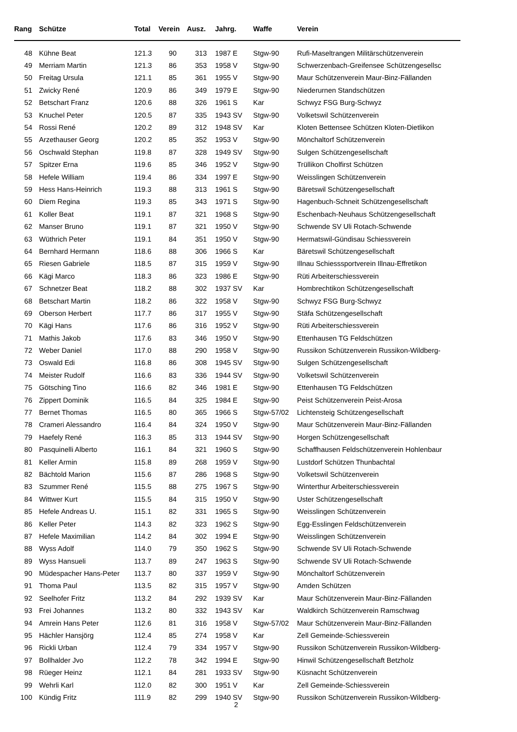| Rang | Schütze | Total | Verein | Ausz. | Jahrg. | Waffe | Verein |
| --- | --- | --- | --- | --- | --- | --- | --- |
| 48 | Kühne Beat | 121.3 | 90 | 313 | 1987 E | Stgw-90 | Rufi-Maseltrangen Militärschützenverein |
| 49 | Merriam Martin | 121.3 | 86 | 353 | 1958 V | Stgw-90 | Schwerzenbach-Greifensee Schützengesellsc |
| 50 | Freitag Ursula | 121.1 | 85 | 361 | 1955 V | Stgw-90 | Maur Schützenverein Maur-Binz-Fällanden |
| 51 | Zwicky René | 120.9 | 86 | 349 | 1979 E | Stgw-90 | Niederurnen Standschützen |
| 52 | Betschart Franz | 120.6 | 88 | 326 | 1961 S | Kar | Schwyz FSG Burg-Schwyz |
| 53 | Knuchel Peter | 120.5 | 87 | 335 | 1943 SV | Stgw-90 | Volketswil Schützenverein |
| 54 | Rossi René | 120.2 | 89 | 312 | 1948 SV | Kar | Kloten Bettensee Schützen Kloten-Dietlikon |
| 55 | Arzethauser Georg | 120.2 | 85 | 352 | 1953 V | Stgw-90 | Mönchaltorf Schützenverein |
| 56 | Oschwald Stephan | 119.8 | 87 | 328 | 1949 SV | Stgw-90 | Sulgen Schützengesellschaft |
| 57 | Spitzer Erna | 119.6 | 85 | 346 | 1952 V | Stgw-90 | Trüllikon Cholfirst Schützen |
| 58 | Hefele William | 119.4 | 86 | 334 | 1997 E | Stgw-90 | Weisslingen Schützenverein |
| 59 | Hess Hans-Heinrich | 119.3 | 88 | 313 | 1961 S | Stgw-90 | Bäretswil Schützengesellschaft |
| 60 | Diem Regina | 119.3 | 85 | 343 | 1971 S | Stgw-90 | Hagenbuch-Schneit Schützengesellschaft |
| 61 | Koller Beat | 119.1 | 87 | 321 | 1968 S | Stgw-90 | Eschenbach-Neuhaus Schützengesellschaft |
| 62 | Manser Bruno | 119.1 | 87 | 321 | 1950 V | Stgw-90 | Schwende SV Uli Rotach-Schwende |
| 63 | Wüthrich Peter | 119.1 | 84 | 351 | 1950 V | Stgw-90 | Hermatswil-Gündisau Schiessverein |
| 64 | Bernhard Hermann | 118.6 | 88 | 306 | 1966 S | Kar | Bäretswil Schützengesellschaft |
| 65 | Riesen Gabriele | 118.5 | 87 | 315 | 1959 V | Stgw-90 | Illnau Schiesssportverein Illnau-Effretikon |
| 66 | Kägi Marco | 118.3 | 86 | 323 | 1986 E | Stgw-90 | Rüti Arbeiterschiessverein |
| 67 | Schnetzer Beat | 118.2 | 88 | 302 | 1937 SV | Kar | Hombrechtikon Schützengesellschaft |
| 68 | Betschart Martin | 118.2 | 86 | 322 | 1958 V | Stgw-90 | Schwyz FSG Burg-Schwyz |
| 69 | Oberson Herbert | 117.7 | 86 | 317 | 1955 V | Stgw-90 | Stäfa Schützengesellschaft |
| 70 | Kägi Hans | 117.6 | 86 | 316 | 1952 V | Stgw-90 | Rüti Arbeiterschiessverein |
| 71 | Mathis Jakob | 117.6 | 83 | 346 | 1950 V | Stgw-90 | Ettenhausen TG Feldschützen |
| 72 | Weber Daniel | 117.0 | 88 | 290 | 1958 V | Stgw-90 | Russikon Schützenverein Russikon-Wildberg- |
| 73 | Oswald Edi | 116.8 | 86 | 308 | 1945 SV | Stgw-90 | Sulgen Schützengesellschaft |
| 74 | Meister Rudolf | 116.6 | 83 | 336 | 1944 SV | Stgw-90 | Volketswil Schützenverein |
| 75 | Götsching Tino | 116.6 | 82 | 346 | 1981 E | Stgw-90 | Ettenhausen TG Feldschützen |
| 76 | Zippert Dominik | 116.5 | 84 | 325 | 1984 E | Stgw-90 | Peist Schützenverein Peist-Arosa |
| 77 | Bernet Thomas | 116.5 | 80 | 365 | 1966 S | Stgw-57/02 | Lichtensteig Schützengesellschaft |
| 78 | Crameri Alessandro | 116.4 | 84 | 324 | 1950 V | Stgw-90 | Maur Schützenverein Maur-Binz-Fällanden |
| 79 | Haefely René | 116.3 | 85 | 313 | 1944 SV | Stgw-90 | Horgen Schützengesellschaft |
| 80 | Pasquinelli Alberto | 116.1 | 84 | 321 | 1960 S | Stgw-90 | Schaffhausen Feldschützenverein Hohlenbaur |
| 81 | Keller Armin | 115.8 | 89 | 268 | 1959 V | Stgw-90 | Lustdorf Schützen Thunbachtal |
| 82 | Bächtold Marion | 115.6 | 87 | 286 | 1968 S | Stgw-90 | Volketswil Schützenverein |
| 83 | Szummer René | 115.5 | 88 | 275 | 1967 S | Stgw-90 | Winterthur Arbeiterschiessverein |
| 84 | Wittwer Kurt | 115.5 | 84 | 315 | 1950 V | Stgw-90 | Uster Schützengesellschaft |
| 85 | Hefele Andreas U. | 115.1 | 82 | 331 | 1965 S | Stgw-90 | Weisslingen Schützenverein |
| 86 | Keller Peter | 114.3 | 82 | 323 | 1962 S | Stgw-90 | Egg-Esslingen Feldschützenverein |
| 87 | Hefele Maximilian | 114.2 | 84 | 302 | 1994 E | Stgw-90 | Weisslingen Schützenverein |
| 88 | Wyss Adolf | 114.0 | 79 | 350 | 1962 S | Stgw-90 | Schwende SV Uli Rotach-Schwende |
| 89 | Wyss Hansueli | 113.7 | 89 | 247 | 1963 S | Stgw-90 | Schwende SV Uli Rotach-Schwende |
| 90 | Müdespacher Hans-Peter | 113.7 | 80 | 337 | 1959 V | Stgw-90 | Mönchaltorf Schützenverein |
| 91 | Thoma Paul | 113.5 | 82 | 315 | 1957 V | Stgw-90 | Amden Schützen |
| 92 | Seelhofer Fritz | 113.2 | 84 | 292 | 1939 SV | Kar | Maur Schützenverein Maur-Binz-Fällanden |
| 93 | Frei Johannes | 113.2 | 80 | 332 | 1943 SV | Kar | Waldkirch Schützenverein Ramschwag |
| 94 | Amrein Hans Peter | 112.6 | 81 | 316 | 1958 V | Stgw-57/02 | Maur Schützenverein Maur-Binz-Fällanden |
| 95 | Hächler Hansjörg | 112.4 | 85 | 274 | 1958 V | Kar | Zell Gemeinde-Schiessverein |
| 96 | Rickli Urban | 112.4 | 79 | 334 | 1957 V | Stgw-90 | Russikon Schützenverein Russikon-Wildberg- |
| 97 | Bollhalder Jvo | 112.2 | 78 | 342 | 1994 E | Stgw-90 | Hinwil Schützengesellschaft Betzholz |
| 98 | Rüeger Heinz | 112.1 | 84 | 281 | 1933 SV | Stgw-90 | Küsnacht Schützenverein |
| 99 | Wehrli Karl | 112.0 | 82 | 300 | 1951 V | Kar | Zell Gemeinde-Schiessverein |
| 100 | Kündig Fritz | 111.9 | 82 | 299 | 1940 SV | Stgw-90 | Russikon Schützenverein Russikon-Wildberg- |
2